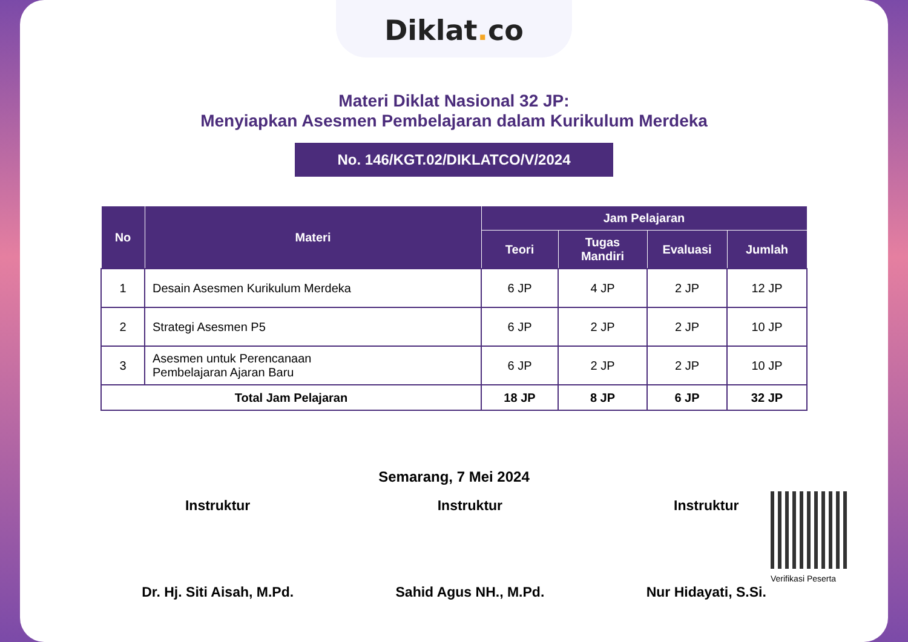Diklat. co
Materi Diklat Nasional 32 JP:
Menyiapkan Asesmen Pembelajaran dalam Kurikulum Merdeka
No. 146/KGT.02/DIKLATCO/V/2024
| No | Materi | Jam Pelajaran | | | |
| --- | --- | --- | --- | --- | --- |
| | | Teori | Tugas Mandiri | Evaluasi | Jumlah |
| 1 | Desain Asesmen Kurikulum Merdeka | 6 JP | 4 JP | 2 JP | 12 JP |
| 2 | Strategi Asesmen P5 | 6 JP | 2 JP | 2 JP | 10 JP |
| 3 | Asesmen untuk Perencanaan Pembelajaran Ajaran Baru | 6 JP | 2 JP | 2 JP | 10 JP |
| Total Jam Pelajaran | | 18 JP | 8 JP | 6 JP | 32 JP |
Semarang, 7 Mei 2024
Instruktur
Dr. Hj. Siti Aisah, M.Pd.
Instruktur
Sahid Agus NH., M.Pd.
Instruktur
Nur Hidayati, S.Si.
Verifikasi Peserta